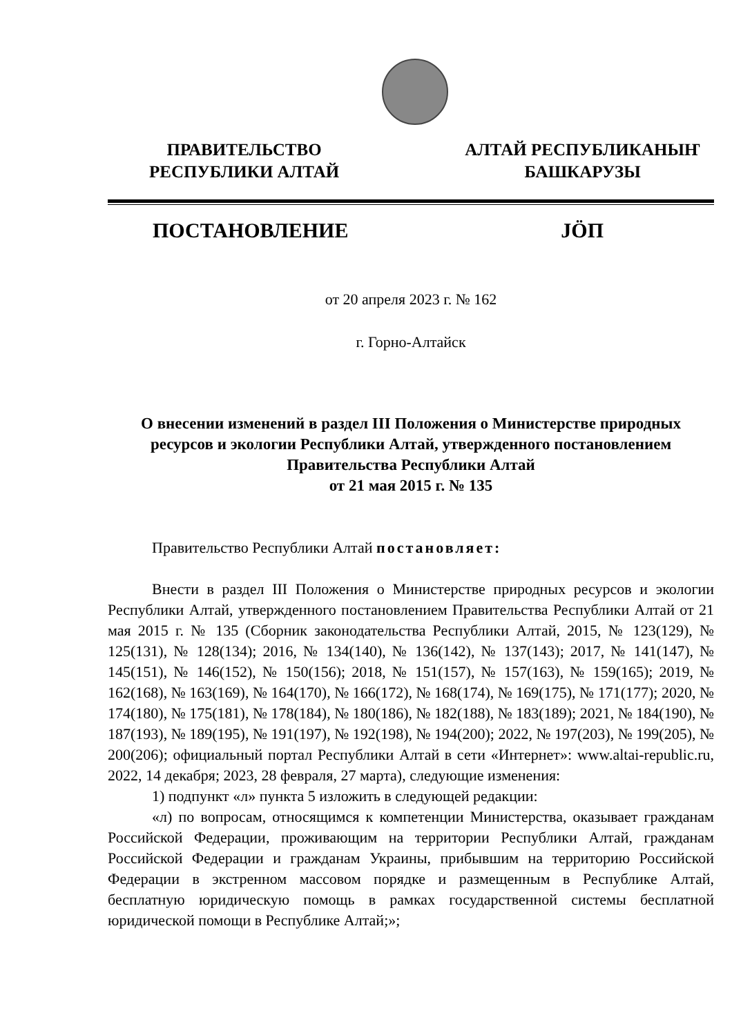ПРАВИТЕЛЬСТВО
РЕСПУБЛИКИ АЛТАЙ
АЛТАЙ РЕСПУБЛИКАНЫҤ
БАШКАРУЗЫ
ПОСТАНОВЛЕНИЕ JÖП
от 20 апреля 2023 г. № 162
г. Горно-Алтайск
О внесении изменений в раздел III Положения о Министерстве природных ресурсов и экологии Республики Алтай, утвержденного постановлением Правительства Республики Алтай
от 21 мая 2015 г. № 135
Правительство Республики Алтай постановляет:
Внести в раздел III Положения о Министерстве природных ресурсов и экологии Республики Алтай, утвержденного постановлением Правительства Республики Алтай от 21 мая 2015 г. № 135 (Сборник законодательства Республики Алтай, 2015, № 123(129), № 125(131), № 128(134); 2016, № 134(140), № 136(142), № 137(143); 2017, № 141(147), № 145(151), № 146(152), № 150(156); 2018, № 151(157), № 157(163), № 159(165); 2019, № 162(168), № 163(169), № 164(170), № 166(172), № 168(174), № 169(175), № 171(177); 2020, № 174(180), № 175(181), № 178(184), № 180(186), № 182(188), № 183(189); 2021, № 184(190), № 187(193), № 189(195), № 191(197), № 192(198), № 194(200); 2022, № 197(203), № 199(205), № 200(206); официальный портал Республики Алтай в сети «Интернет»: www.altai-republic.ru, 2022, 14 декабря; 2023, 28 февраля, 27 марта), следующие изменения:
1) подпункт «л» пункта 5 изложить в следующей редакции:
«л) по вопросам, относящимся к компетенции Министерства, оказывает гражданам Российской Федерации, проживающим на территории Республики Алтай, гражданам Российской Федерации и гражданам Украины, прибывшим на территорию Российской Федерации в экстренном массовом порядке и размещенным в Республике Алтай, бесплатную юридическую помощь в рамках государственной системы бесплатной юридической помощи в Республике Алтай;»;